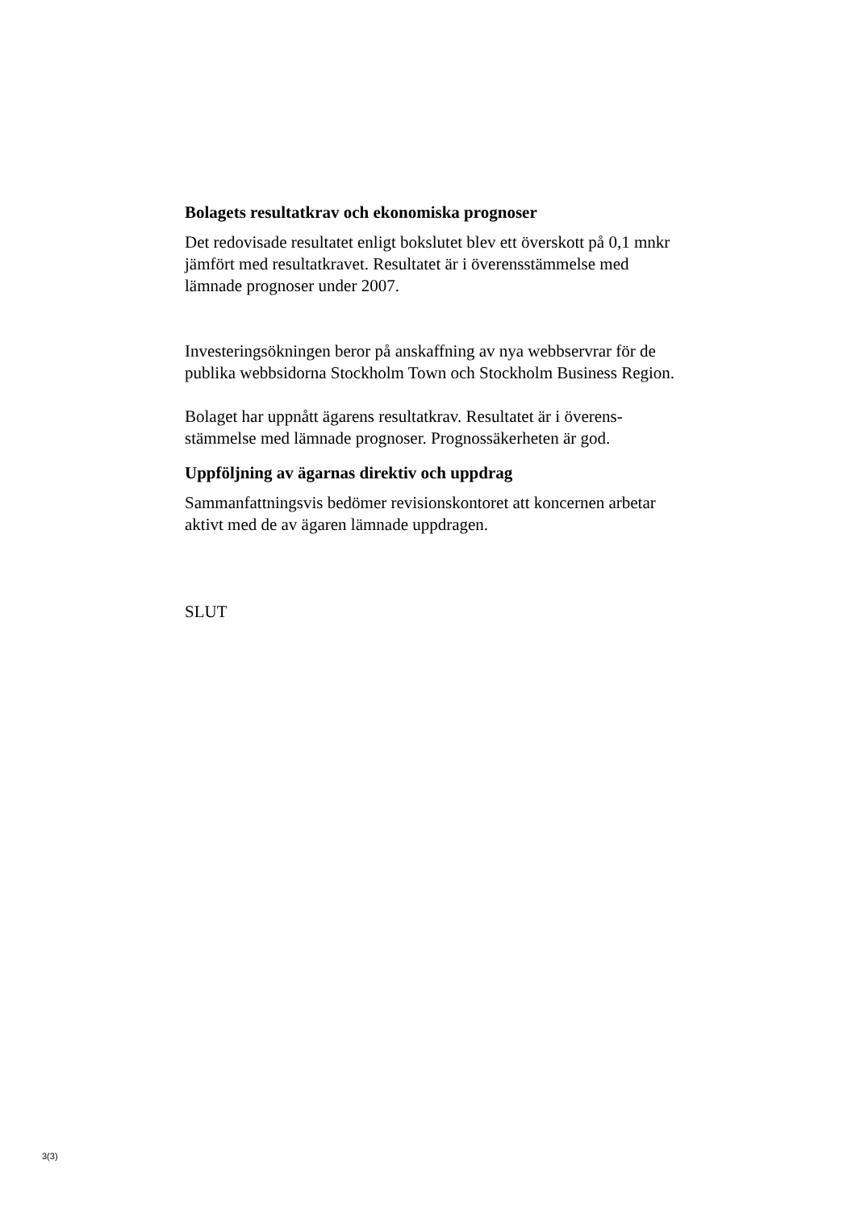Bolagets resultatkrav och ekonomiska prognoser
Det redovisade resultatet enligt bokslutet blev ett överskott på 0,1 mnkr jämfört med resultatkravet. Resultatet är i överensstämmelse med lämnade prognoser under 2007.
Investeringsökningen beror på anskaffning av nya webbservrar för de publika webbsidorna Stockholm Town och Stockholm Business Region.
Bolaget har uppnått ägarens resultatkrav. Resultatet är i överens-stämmelse med lämnade prognoser. Prognossäkerheten är god.
Uppföljning av ägarnas direktiv och uppdrag
Sammanfattningsvis bedömer revisionskontoret att koncernen arbetar aktivt med de av ägaren lämnade uppdragen.
SLUT
3(3)